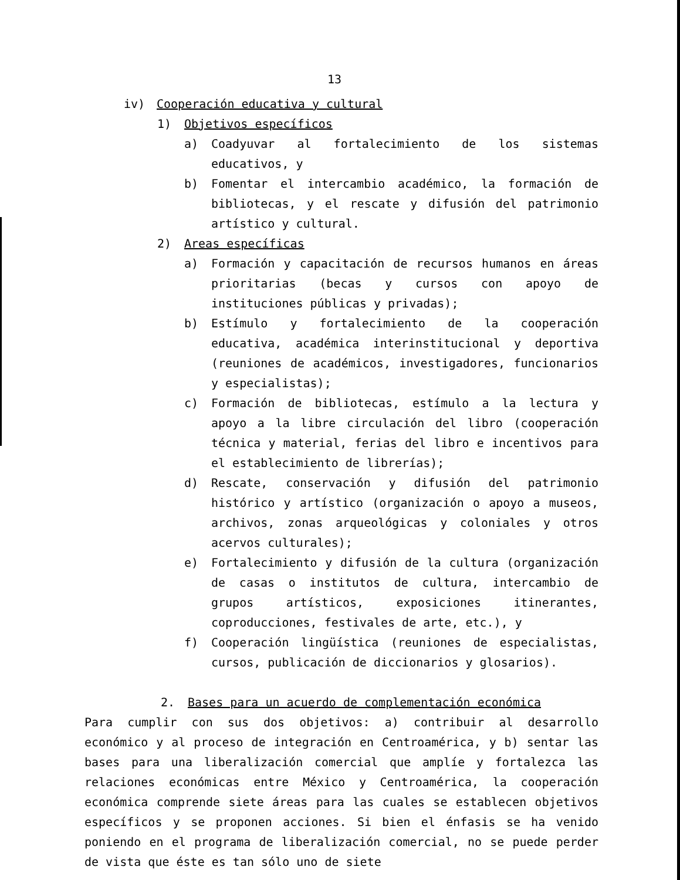13
iv) Cooperación educativa y cultural
1) Objetivos específicos
a) Coadyuvar al fortalecimiento de los sistemas educativos, y
b) Fomentar el intercambio académico, la formación de bibliotecas, y el rescate y difusión del patrimonio artístico y cultural.
2) Areas específicas
a) Formación y capacitación de recursos humanos en áreas prioritarias (becas y cursos con apoyo de instituciones públicas y privadas);
b) Estímulo y fortalecimiento de la cooperación educativa, académica interinstitucional y deportiva (reuniones de académicos, investigadores, funcionarios y especialistas);
c) Formación de bibliotecas, estímulo a la lectura y apoyo a la libre circulación del libro (cooperación técnica y material, ferias del libro e incentivos para el establecimiento de librerías);
d) Rescate, conservación y difusión del patrimonio histórico y artístico (organización o apoyo a museos, archivos, zonas arqueológicas y coloniales y otros acervos culturales);
e) Fortalecimiento y difusión de la cultura (organización de casas o institutos de cultura, intercambio de grupos artísticos, exposiciones itinerantes, coproducciones, festivales de arte, etc.), y
f) Cooperación lingüística (reuniones de especialistas, cursos, publicación de diccionarios y glosarios).
2. Bases para un acuerdo de complementación económica
Para cumplir con sus dos objetivos: a) contribuir al desarrollo económico y al proceso de integración en Centroamérica, y b) sentar las bases para una liberalización comercial que amplíe y fortalezca las relaciones económicas entre México y Centroamérica, la cooperación económica comprende siete áreas para las cuales se establecen objetivos específicos y se proponen acciones. Si bien el énfasis se ha venido poniendo en el programa de liberalización comercial, no se puede perder de vista que éste es tan sólo uno de siete